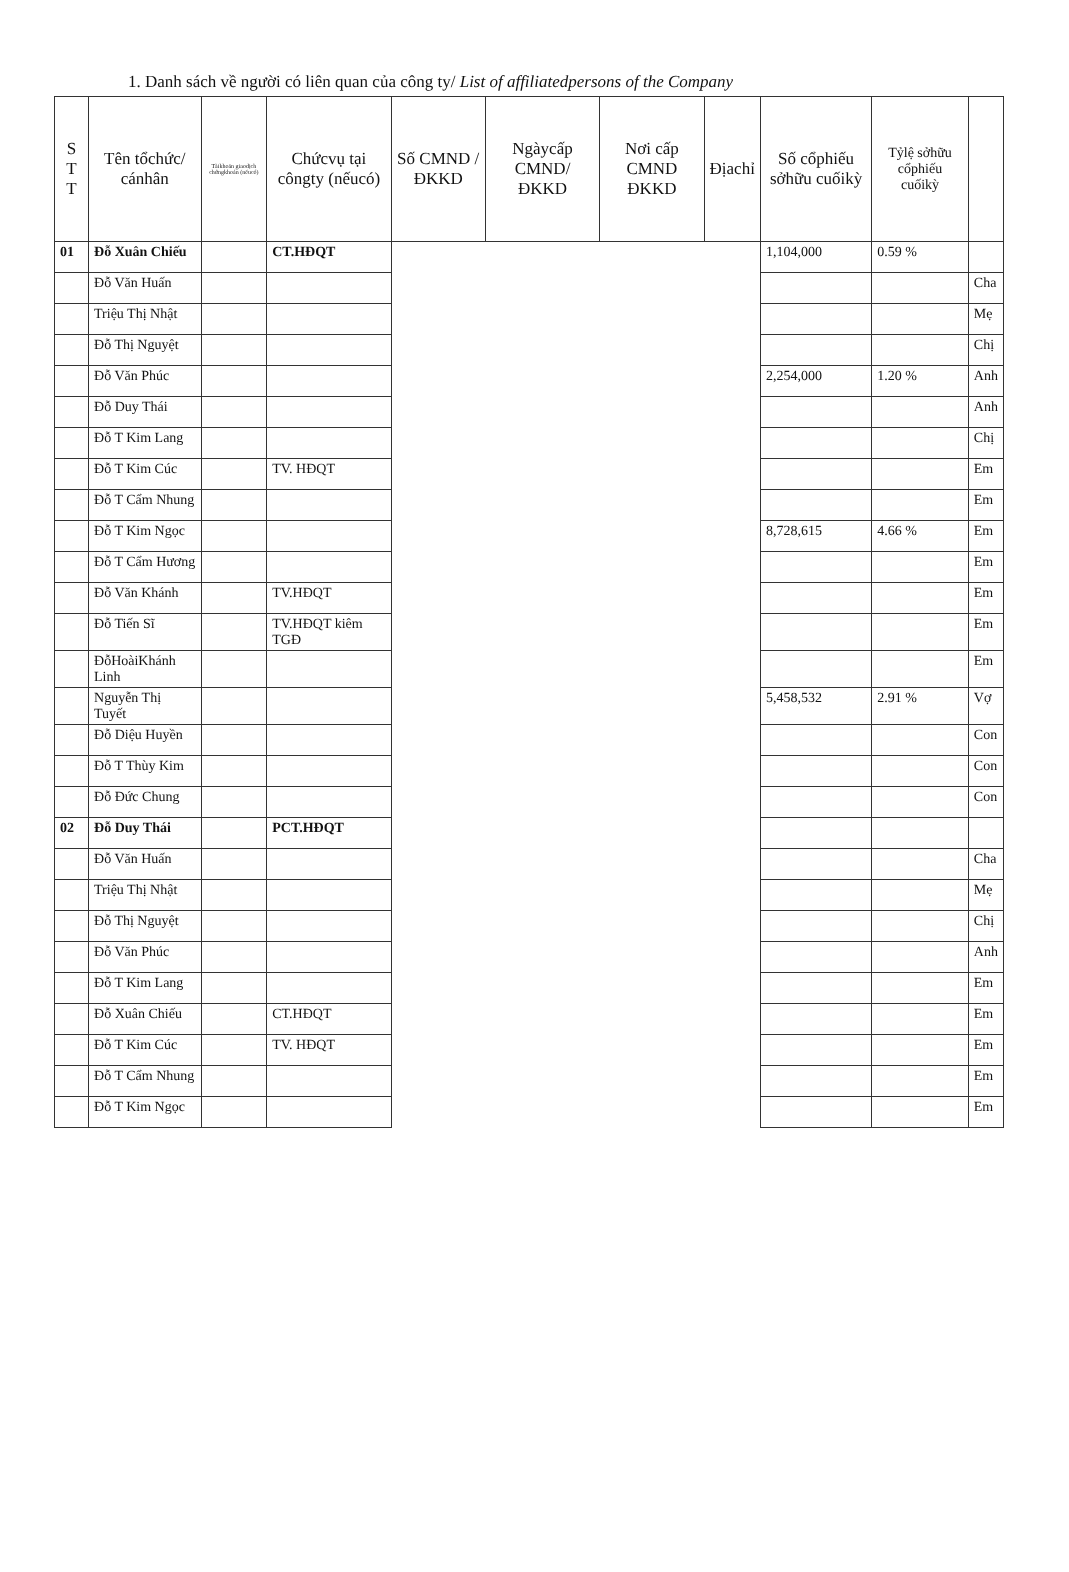1. Danh sách về người có liên quan của công ty/ List of affiliatedpersons of the Company
| S T T | Tên tổchức/ cánhân | Tàikhoản giaodịch chứngkhoán (nếucó) | Chứcvụ tại côngty (nếucó) | Số CMND / ĐKKD | Ngàycấp CMND/ ĐKKD | Nơi cấp CMND ĐKKD | Địachỉ | Số cổphiếu sởhữu cuốikỳ | Tỷlệ sởhữu cổphiếu cuốikỳ | |
| --- | --- | --- | --- | --- | --- | --- | --- | --- | --- | --- |
| 01 | Đỗ Xuân Chiếu | | CT.HĐQT | | | | | 1,104,000 | 0.59 % | |
| | Đỗ Văn Huấn | | | | | | | | | Cha |
| | Triệu Thị Nhật | | | | | | | | | Mẹ |
| | Đỗ Thị Nguyệt | | | | | | | | | Chị |
| | Đỗ Văn Phúc | | | | | | | 2,254,000 | 1.20 % | Anh |
| | Đỗ Duy Thái | | | | | | | | | Anh |
| | Đỗ T Kim Lang | | | | | | | | | Chị |
| | Đỗ T Kim Cúc | | TV. HĐQT | | | | | | | Em |
| | Đỗ T Cẩm Nhung | | | | | | | | | Em |
| | Đỗ T Kim Ngọc | | | | | | | 8,728,615 | 4.66 % | Em |
| | Đỗ T Cẩm Hương | | | | | | | | | Em |
| | Đỗ Văn Khánh | | TV.HĐQT | | | | | | | Em |
| | Đỗ Tiến Sĩ | | TV.HĐQT kiêm TGĐ | | | | | | | Em |
| | ĐỗHoàiKhánh Linh | | | | | | | | | Em |
| | Nguyễn Thị Tuyết | | | | | | | 5,458,532 | 2.91 % | Vợ |
| | Đỗ Diệu Huyền | | | | | | | | | Con |
| | Đỗ T Thùy Kim | | | | | | | | | Con |
| | Đỗ Đức Chung | | | | | | | | | Con |
| 02 | Đỗ Duy Thái | | PCT.HĐQT | | | | | | | |
| | Đỗ Văn Huấn | | | | | | | | | Cha |
| | Triệu Thị Nhật | | | | | | | | | Mẹ |
| | Đỗ Thị Nguyệt | | | | | | | | | Chị |
| | Đỗ Văn Phúc | | | | | | | | | Anh |
| | Đỗ T Kim Lang | | | | | | | | | Em |
| | Đỗ Xuân Chiếu | | CT.HĐQT | | | | | | | Em |
| | Đỗ T Kim Cúc | | TV. HĐQT | | | | | | | Em |
| | Đỗ T Cẩm Nhung | | | | | | | | | Em |
| | Đỗ T Kim Ngọc | | | | | | | | | Em |